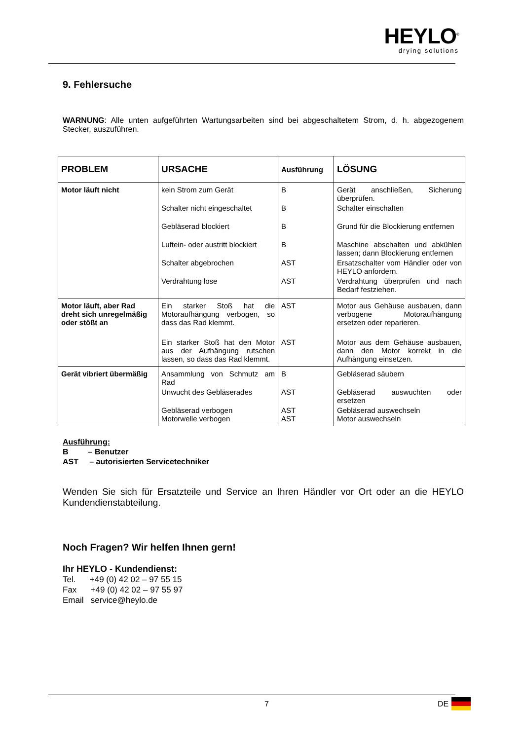HEYLO<sup>®</sup>
drying solutions
9. Fehlersuche
WARNUNG: Alle unten aufgeführten Wartungsarbeiten sind bei abgeschaltetem Strom, d. h. abgezogenem Stecker, auszuführen.
| PROBLEM | URSACHE | Ausführung | LÖSUNG |
| --- | --- | --- | --- |
| Motor läuft nicht | kein Strom zum Gerät Schalter nicht eingeschaltet Gebläserad blockiert Luftein- oder austritt blockiert Schalter abgebrochen Verdrahtung lose | B B B B AST AST | Gerät anschließen, Sicherung überprüfen. Schalter einschalten Grund für die Blockierung entfernen Maschine abschalten und abkühlen lassen; dann Blockierung entfernen Ersatzschalter vom Händler oder von HEYLO anfordern. Verdrahtung überprüfen und nach Bedarf festziehen. |
| Motor läuft, aber Rad dreht sich unregelmäßig oder stößt an | Ein starker Stoß hat die Motoraufhängung verbogen, so dass das Rad klemmt. Ein starker Stoß hat den Motor aus der Aufhängung rutschen lassen, so dass das Rad klemmt. | AST AST | Motor aus Gehäuse ausbauen, dann verbogene Motoraufhängung ersetzen oder reparieren. Motor aus dem Gehäuse ausbauen, dann den Motor korrekt in die Aufhängung einsetzen. |
| Gerät vibriert übermäßig | Ansammlung von Schmutz am Rad Unwucht des Gebläserades Gebläserad verbogen Motorwelle verbogen | B AST AST AST | Gebläserad säubern Gebläserad auswuchten oder ersetzen Gebläserad auswechseln Motor auswechseln |
Ausführung:
B – Benutzer
AST – autorisierten Servicetechniker
Wenden Sie sich für Ersatzteile und Service an Ihren Händler vor Ort oder an die HEYLO Kundendienstabteilung.
Noch Fragen? Wir helfen Ihnen gern!
Ihr HEYLO - Kundendienst:
Tel. +49 (0) 42 02 – 97 55 15
Fax +49 (0) 42 02 – 97 55 97
Email service@heylo.de
7 DE